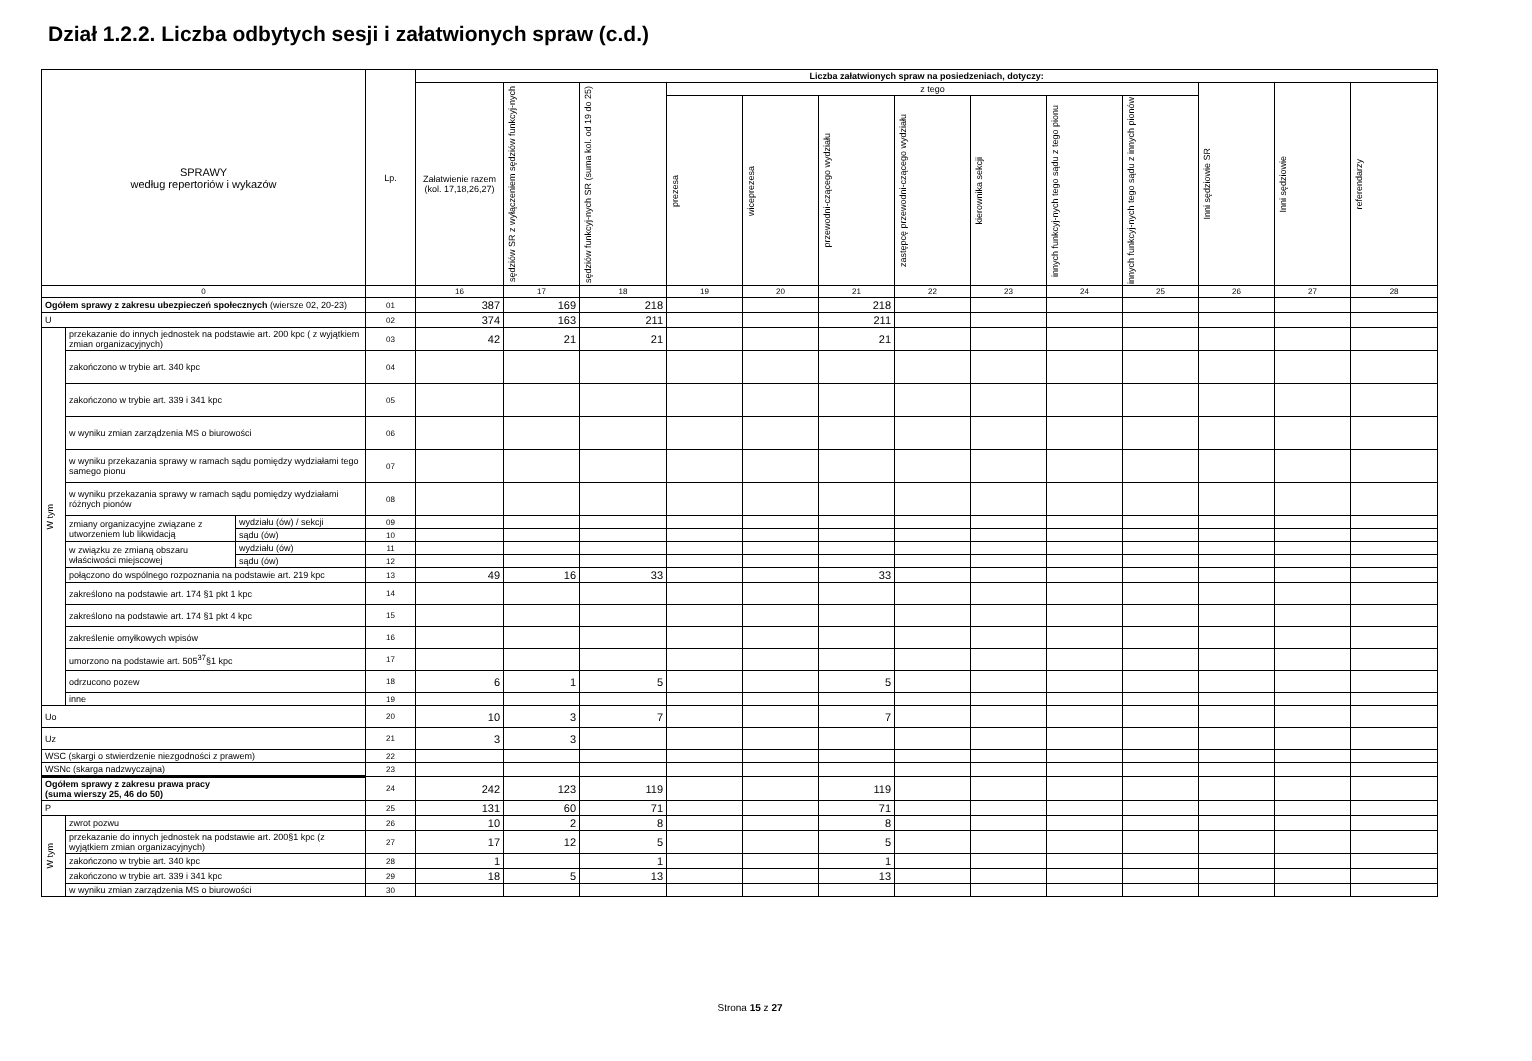Dział 1.2.2. Liczba odbytych sesji i załatwionych spraw (c.d.)
| SPRAWY według repertoriów i wykazów | | | Lp. | Liczba załatwionych spraw na posiedzeniach, dotyczy: | | | | | | | | | | | | |
| --- | --- | --- | --- | --- | --- | --- | --- | --- | --- | --- | --- | --- | --- | --- | --- | --- |
| | | | | Załatwienie razem (kol. 17,18,26,27) | sędziów SR z wyłączeniem sędziów funkcyj-nych | sędziów funkcyj-nych SR (suma kol. od 19 do 25) | z tego | | | | | | | Inni sędziowie SR | Inni sędziowie | referendarzy |
| | | | | | | | prezesa | wiceprezesa | przewodni-czącego wydziału | zastępcę przewodni-czącego wydziału | kierownika sekcji | innych funkcyj-nych tego sądu z tego pionu | innych funkcyj-nych tego sądu z innych pionów | | | |
| 0 | | | | 16 | 17 | 18 | 19 | 20 | 21 | 22 | 23 | 24 | 25 | 26 | 27 | 28 |
| Ogółem sprawy z zakresu ubezpieczeń społecznych (wiersze 02, 20-23) | | | 01 | 387 | 169 | 218 | | | 218 | | | | | | | |
| U | | | 02 | 374 | 163 | 211 | | | 211 | | | | | | | |
| W tym | przekazanie do innych jednostek na podstawie art. 200 kpc ( z wyjątkiem zmian organizacyjnych) | | 03 | 42 | 21 | 21 | | | 21 | | | | | | | |
| | zakończono w trybie art. 340 kpc | | 04 | | | | | | | | | | | | | |
| | zakończono w trybie art. 339 i 341 kpc | | 05 | | | | | | | | | | | | | |
| | w wyniku zmian zarządzenia MS o biurowości | | 06 | | | | | | | | | | | | | |
| | w wyniku przekazania sprawy w ramach sądu pomiędzy wydziałami tego samego pionu | | 07 | | | | | | | | | | | | | |
| | w wyniku przekazania sprawy w ramach sądu pomiędzy wydziałami różnych pionów | | 08 | | | | | | | | | | | | | |
| | zmiany organizacyjne związane z utworzeniem lub likwidacją | wydziału (ów) / sekcji | 09 | | | | | | | | | | | | | |
| | | sądu (ów) | 10 | | | | | | | | | | | | | |
| | w związku ze zmianą obszaru właściwości miejscowej | wydziału (ów) | 11 | | | | | | | | | | | | | |
| | | sądu (ów) | 12 | | | | | | | | | | | | | |
| | połączono do wspólnego rozpoznania na podstawie art. 219 kpc | | 13 | 49 | 16 | 33 | | | 33 | | | | | | | |
| | zakreślono na podstawie art. 174 §1 pkt 1 kpc | | 14 | | | | | | | | | | | | | |
| | zakreślono na podstawie art. 174 §1 pkt 4 kpc | | 15 | | | | | | | | | | | | | |
| | zakreślenie omyłkowych wpisów | | 16 | | | | | | | | | | | | | |
| | umorzono na podstawie art. 505<sup>37</sup>§1 kpc | | 17 | | | | | | | | | | | | | |
| | odrzucono pozew | | 18 | 6 | 1 | 5 | | | 5 | | | | | | | |
| | inne | | 19 | | | | | | | | | | | | | |
| Uo | | | 20 | 10 | 3 | 7 | | | 7 | | | | | | | |
| Uz | | | 21 | 3 | 3 | | | | | | | | | | | |
| WSC (skargi o stwierdzenie niezgodności z prawem) | | | 22 | | | | | | | | | | | | | |
| WSNc (skarga nadzwyczajna) | | | 23 | | | | | | | | | | | | | |
| Ogółem sprawy z zakresu prawa pracy (suma wierszy 25, 46 do 50) | | | 24 | 242 | 123 | 119 | | | 119 | | | | | | | |
| P | | | 25 | 131 | 60 | 71 | | | 71 | | | | | | | |
| W tym | zwrot pozwu | | 26 | 10 | 2 | 8 | | | 8 | | | | | | | |
| | przekazanie do innych jednostek na podstawie art. 200§1 kpc (z wyjątkiem zmian organizacyjnych) | | 27 | 17 | 12 | 5 | | | 5 | | | | | | | |
| | zakończono w trybie art. 340 kpc | | 28 | 1 | | 1 | | | 1 | | | | | | | |
| | zakończono w trybie art. 339 i 341 kpc | | 29 | 18 | 5 | 13 | | | 13 | | | | | | | |
| | w wyniku zmian zarządzenia MS o biurowości | | 30 | | | | | | | | | | | | | |
Strona 15 z 27